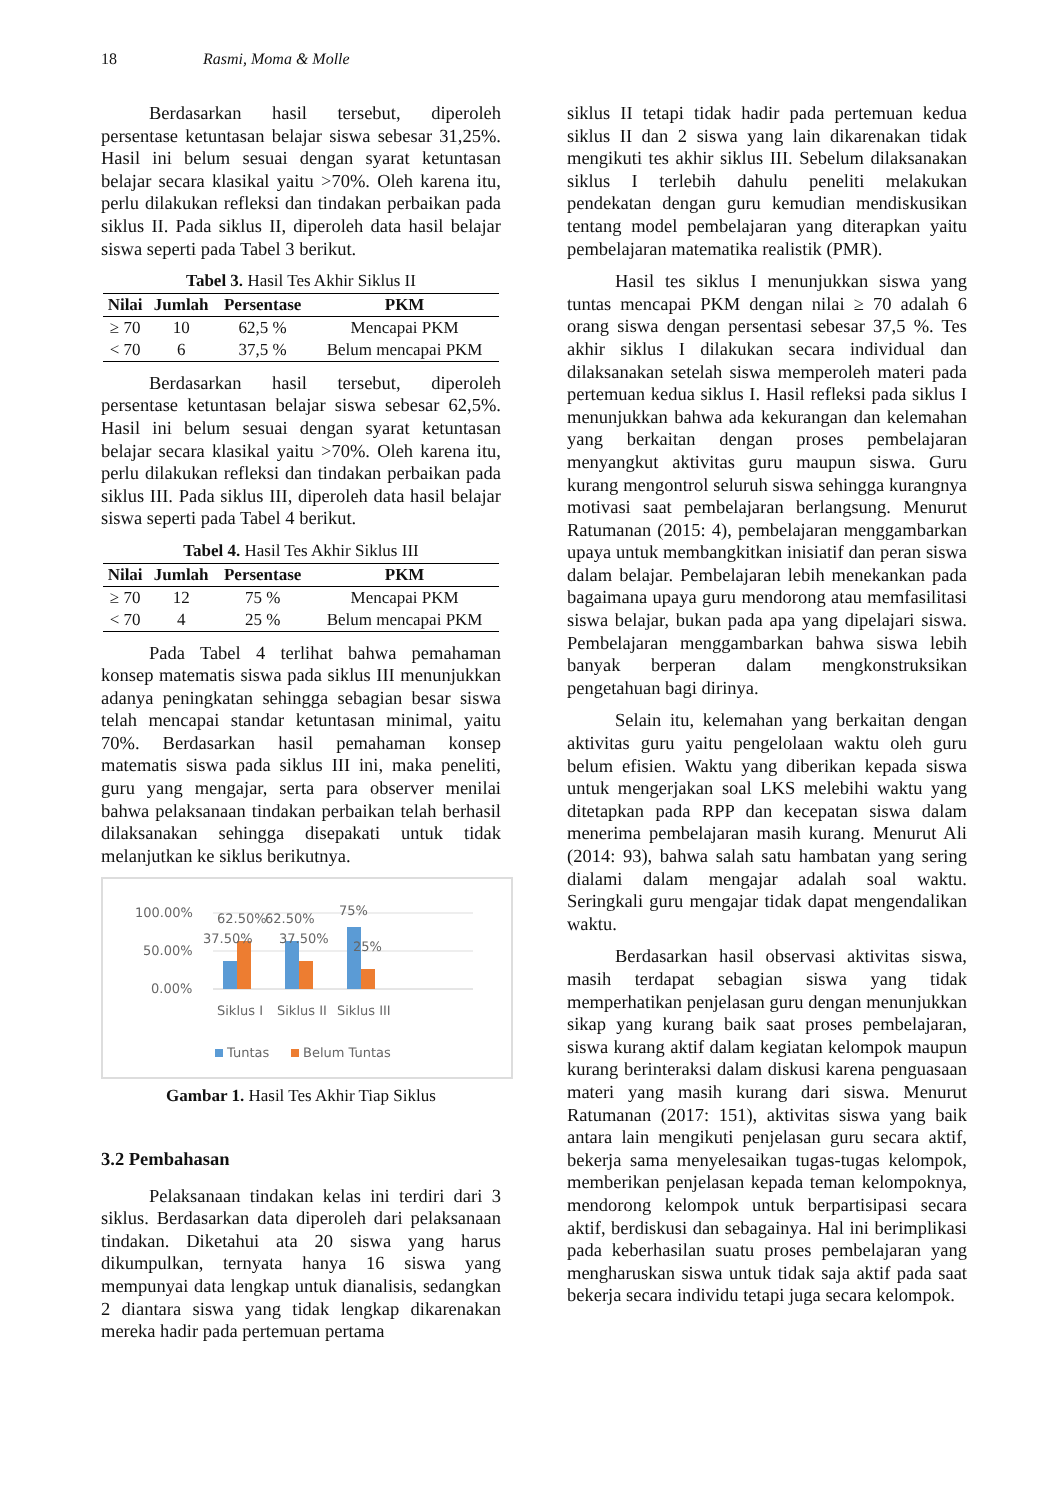18 Rasmi, Moma & Molle
Berdasarkan hasil tersebut, diperoleh persentase ketuntasan belajar siswa sebesar 31,25%. Hasil ini belum sesuai dengan syarat ketuntasan belajar secara klasikal yaitu >70%. Oleh karena itu, perlu dilakukan refleksi dan tindakan perbaikan pada siklus II. Pada siklus II, diperoleh data hasil belajar siswa seperti pada Tabel 3 berikut.
Tabel 3. Hasil Tes Akhir Siklus II
| Nilai | Jumlah | Persentase | PKM |
| --- | --- | --- | --- |
| ≥ 70 | 10 | 62,5 % | Mencapai PKM |
| < 70 | 6 | 37,5 % | Belum mencapai PKM |
Berdasarkan hasil tersebut, diperoleh persentase ketuntasan belajar siswa sebesar 62,5%. Hasil ini belum sesuai dengan syarat ketuntasan belajar secara klasikal yaitu >70%. Oleh karena itu, perlu dilakukan refleksi dan tindakan perbaikan pada siklus III. Pada siklus III, diperoleh data hasil belajar siswa seperti pada Tabel 4 berikut.
Tabel 4. Hasil Tes Akhir Siklus III
| Nilai | Jumlah | Persentase | PKM |
| --- | --- | --- | --- |
| ≥ 70 | 12 | 75 % | Mencapai PKM |
| < 70 | 4 | 25 % | Belum mencapai PKM |
Pada Tabel 4 terlihat bahwa pemahaman konsep matematis siswa pada siklus III menunjukkan adanya peningkatan sehingga sebagian besar siswa telah mencapai standar ketuntasan minimal, yaitu 70%. Berdasarkan hasil pemahaman konsep matematis siswa pada siklus III ini, maka peneliti, guru yang mengajar, serta para observer menilai bahwa pelaksanaan tindakan perbaikan telah berhasil dilaksanakan sehingga disepakati untuk tidak melanjutkan ke siklus berikutnya.
100.00%
50.00%
0.00%
62.50%
62.50%
75%
37.50%
37.50%
25%
Siklus I
Siklus II
Siklus III
Tuntas
Belum Tuntas
Gambar 1. Hasil Tes Akhir Tiap Siklus
3.2 Pembahasan
Pelaksanaan tindakan kelas ini terdiri dari 3 siklus. Berdasarkan data diperoleh dari pelaksanaan tindakan. Diketahui ata 20 siswa yang harus dikumpulkan, ternyata hanya 16 siswa yang mempunyai data lengkap untuk dianalisis, sedangkan 2 diantara siswa yang tidak lengkap dikarenakan mereka hadir pada pertemuan pertama
siklus II tetapi tidak hadir pada pertemuan kedua siklus II dan 2 siswa yang lain dikarenakan tidak mengikuti tes akhir siklus III. Sebelum dilaksanakan siklus I terlebih dahulu peneliti melakukan pendekatan dengan guru kemudian mendiskusikan tentang model pembelajaran yang diterapkan yaitu pembelajaran matematika realistik (PMR).
Hasil tes siklus I menunjukkan siswa yang tuntas mencapai PKM dengan nilai ≥ 70 adalah 6 orang siswa dengan persentasi sebesar 37,5 %. Tes akhir siklus I dilakukan secara individual dan dilaksanakan setelah siswa memperoleh materi pada pertemuan kedua siklus I. Hasil refleksi pada siklus I menunjukkan bahwa ada kekurangan dan kelemahan yang berkaitan dengan proses pembelajaran menyangkut aktivitas guru maupun siswa. Guru kurang mengontrol seluruh siswa sehingga kurangnya motivasi saat pembelajaran berlangsung. Menurut Ratumanan (2015: 4), pembelajaran menggambarkan upaya untuk membangkitkan inisiatif dan peran siswa dalam belajar. Pembelajaran lebih menekankan pada bagaimana upaya guru mendorong atau memfasilitasi siswa belajar, bukan pada apa yang dipelajari siswa. Pembelajaran menggambarkan bahwa siswa lebih banyak berperan dalam mengkonstruksikan pengetahuan bagi dirinya.
Selain itu, kelemahan yang berkaitan dengan aktivitas guru yaitu pengelolaan waktu oleh guru belum efisien. Waktu yang diberikan kepada siswa untuk mengerjakan soal LKS melebihi waktu yang ditetapkan pada RPP dan kecepatan siswa dalam menerima pembelajaran masih kurang. Menurut Ali (2014: 93), bahwa salah satu hambatan yang sering dialami dalam mengajar adalah soal waktu. Seringkali guru mengajar tidak dapat mengendalikan waktu.
Berdasarkan hasil observasi aktivitas siswa, masih terdapat sebagian siswa yang tidak memperhatikan penjelasan guru dengan menunjukkan sikap yang kurang baik saat proses pembelajaran, siswa kurang aktif dalam kegiatan kelompok maupun kurang berinteraksi dalam diskusi karena penguasaan materi yang masih kurang dari siswa. Menurut Ratumanan (2017: 151), aktivitas siswa yang baik antara lain mengikuti penjelasan guru secara aktif, bekerja sama menyelesaikan tugas-tugas kelompok, memberikan penjelasan kepada teman kelompoknya, mendorong kelompok untuk berpartisipasi secara aktif, berdiskusi dan sebagainya. Hal ini berimplikasi pada keberhasilan suatu proses pembelajaran yang mengharuskan siswa untuk tidak saja aktif pada saat bekerja secara individu tetapi juga secara kelompok.